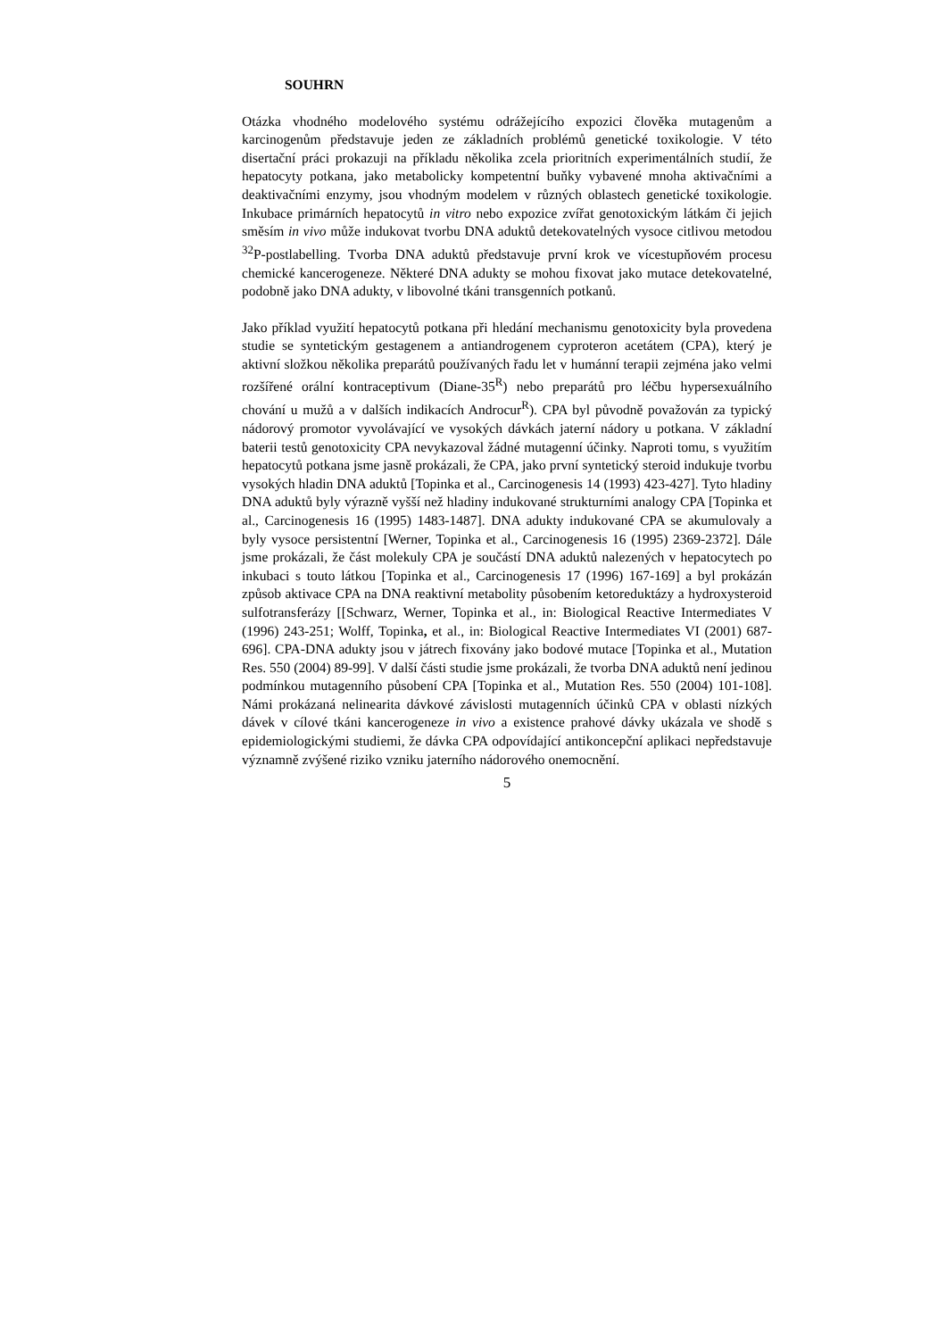SOUHRN
Otázka vhodného modelového systému odrážejícího expozici člověka mutagenům a karcinogenům představuje jeden ze základních problémů genetické toxikologie. V této disertační práci prokazuji na příkladu několika zcela prioritních experimentálních studií, že hepatocyty potkana, jako metabolicky kompetentní buňky vybavené mnoha aktivačními a deaktivačními enzymy, jsou vhodným modelem v různých oblastech genetické toxikologie. Inkubace primárních hepatocytů in vitro nebo expozice zvířat genotoxickým látkám či jejich směsím in vivo může indukovat tvorbu DNA aduktů detekovatelných vysoce citlivou metodou <sup>32</sup>P-postlabelling. Tvorba DNA aduktů představuje první krok ve vícestupňovém procesu chemické kancerogeneze. Některé DNA adukty se mohou fixovat jako mutace detekovatelné, podobně jako DNA adukty, v libovolné tkáni transgenních potkanů.
Jako příklad využití hepatocytů potkana při hledání mechanismu genotoxicity byla provedena studie se syntetickým gestagenem a antiandrogenem cyproteron acetátem (CPA), který je aktivní složkou několika preparátů používaných řadu let v humánní terapii zejména jako velmi rozšířené orální kontraceptivum (Diane-35<sup>R</sup>) nebo preparátů pro léčbu hypersexuálního chování u mužů a v dalších indikacích Androcur<sup>R</sup>). CPA byl původně považován za typický nádorový promotor vyvolávající ve vysokých dávkách jaterní nádory u potkana. V základní baterii testů genotoxicity CPA nevykazoval žádné mutagenní účinky. Naproti tomu, s využitím hepatocytů potkana jsme jasně prokázali, že CPA, jako první syntetický steroid indukuje tvorbu vysokých hladin DNA aduktů [Topinka et al., Carcinogenesis 14 (1993) 423-427]. Tyto hladiny DNA aduktů byly výrazně vyšší než hladiny indukované strukturními analogy CPA [Topinka et al., Carcinogenesis 16 (1995) 1483-1487]. DNA adukty indukované CPA se akumulovaly a byly vysoce persistentní [Werner, Topinka et al., Carcinogenesis 16 (1995) 2369-2372]. Dále jsme prokázali, že část molekuly CPA je součástí DNA aduktů nalezených v hepatocytech po inkubaci s touto látkou [Topinka et al., Carcinogenesis 17 (1996) 167-169] a byl prokázán způsob aktivace CPA na DNA reaktivní metabolity působením ketoreduktázy a hydroxysteroid sulfotransferázy [[Schwarz, Werner, Topinka et al., in: Biological Reactive Intermediates V (1996) 243-251; Wolff, Topinka, et al., in: Biological Reactive Intermediates VI (2001) 687-696]. CPA-DNA adukty jsou v játrech fixovány jako bodové mutace [Topinka et al., Mutation Res. 550 (2004) 89-99]. V další části studie jsme prokázali, že tvorba DNA aduktů není jedinou podmínkou mutagenního působení CPA [Topinka et al., Mutation Res. 550 (2004) 101-108]. Námi prokázaná nelinearita dávkové závislosti mutagenních účinků CPA v oblasti nízkých dávek v cílové tkáni kancerogeneze in vivo a existence prahové dávky ukázala ve shodě s epidemiologickými studiemi, že dávka CPA odpovídající antikoncepční aplikaci nepředstavuje významně zvýšené riziko vzniku jaterního nádorového onemocnění.
5